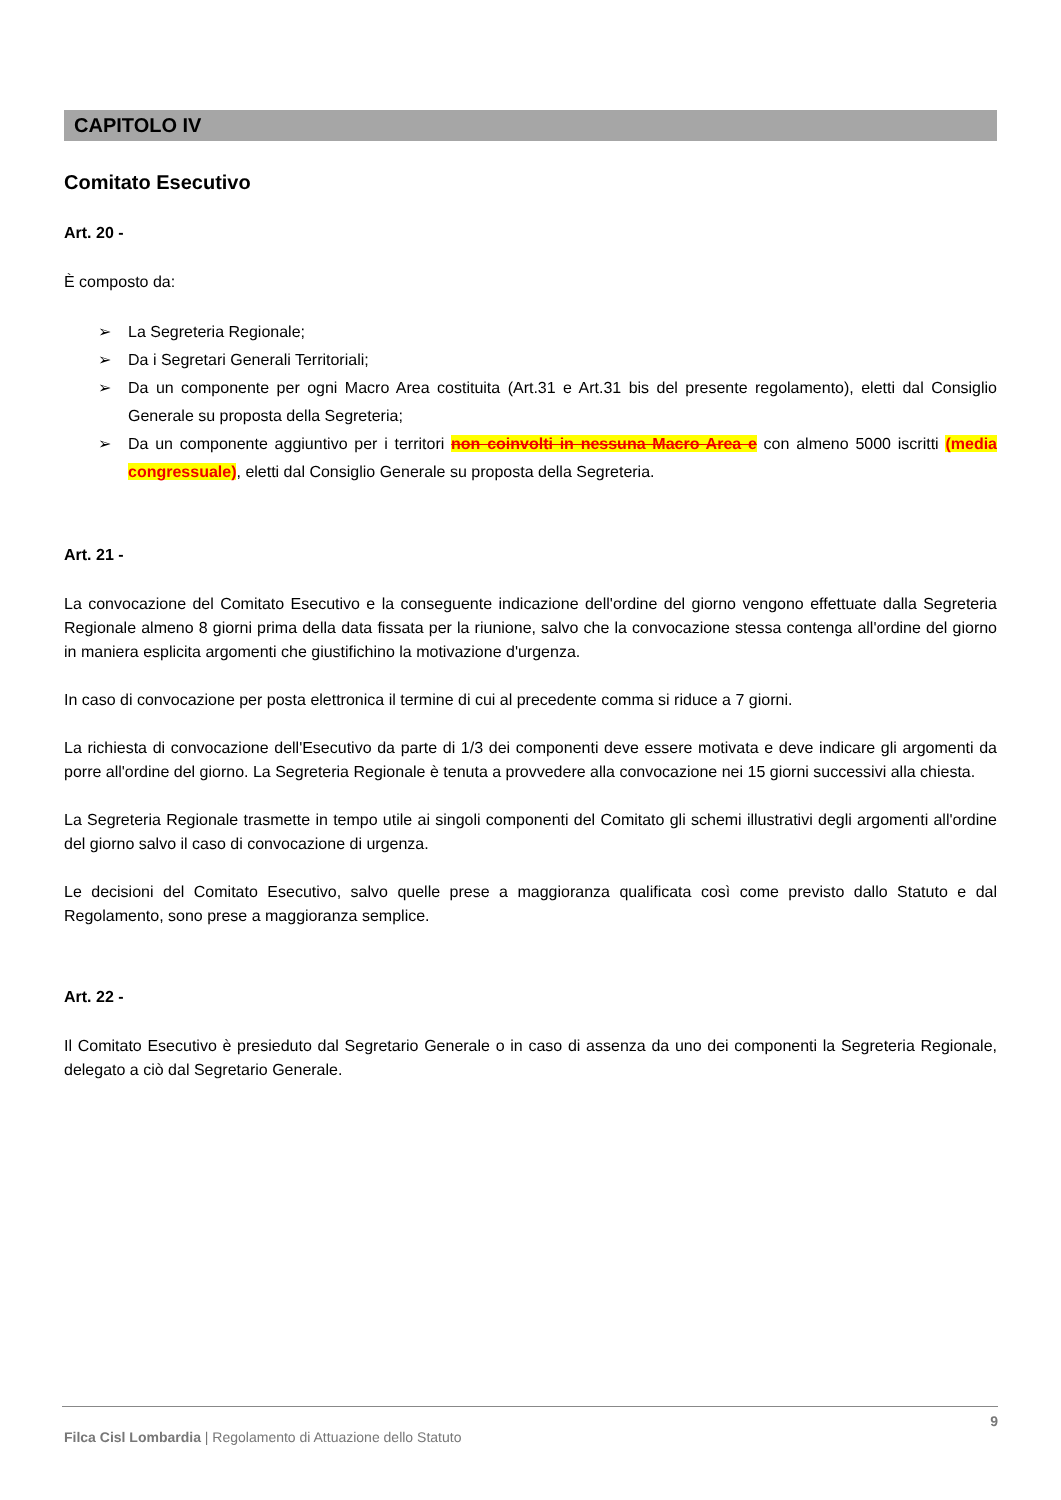CAPITOLO IV
Comitato Esecutivo
Art. 20 -
È composto da:
➢ La Segreteria Regionale;
➢ Da i Segretari Generali Territoriali;
➢ Da un componente per ogni Macro Area costituita (Art.31 e Art.31 bis del presente regolamento), eletti dal Consiglio Generale su proposta della Segreteria;
➢ Da un componente aggiuntivo per i territori non coinvolti in nessuna Macro Area e con almeno 5000 iscritti (media congressuale), eletti dal Consiglio Generale su proposta della Segreteria.
Art. 21 -
La convocazione del Comitato Esecutivo e la conseguente indicazione dell'ordine del giorno vengono effettuate dalla Segreteria Regionale almeno 8 giorni prima della data fissata per la riunione, salvo che la convocazione stessa contenga all'ordine del giorno in maniera esplicita argomenti che giustifichino la motivazione d'urgenza.
In caso di convocazione per posta elettronica il termine di cui al precedente comma si riduce a 7 giorni.
La richiesta di convocazione dell'Esecutivo da parte di 1/3 dei componenti deve essere motivata e deve indicare gli argomenti da porre all'ordine del giorno. La Segreteria Regionale è tenuta a provvedere alla convocazione nei 15 giorni successivi alla chiesta.
La Segreteria Regionale trasmette in tempo utile ai singoli componenti del Comitato gli schemi illustrativi degli argomenti all'ordine del giorno salvo il caso di convocazione di urgenza.
Le decisioni del Comitato Esecutivo, salvo quelle prese a maggioranza qualificata così come previsto dallo Statuto e dal Regolamento, sono prese a maggioranza semplice.
Art. 22 -
Il Comitato Esecutivo è presieduto dal Segretario Generale o in caso di assenza da uno dei componenti la Segreteria Regionale, delegato a ciò dal Segretario Generale.
9
Filca Cisl Lombardia | Regolamento di Attuazione dello Statuto